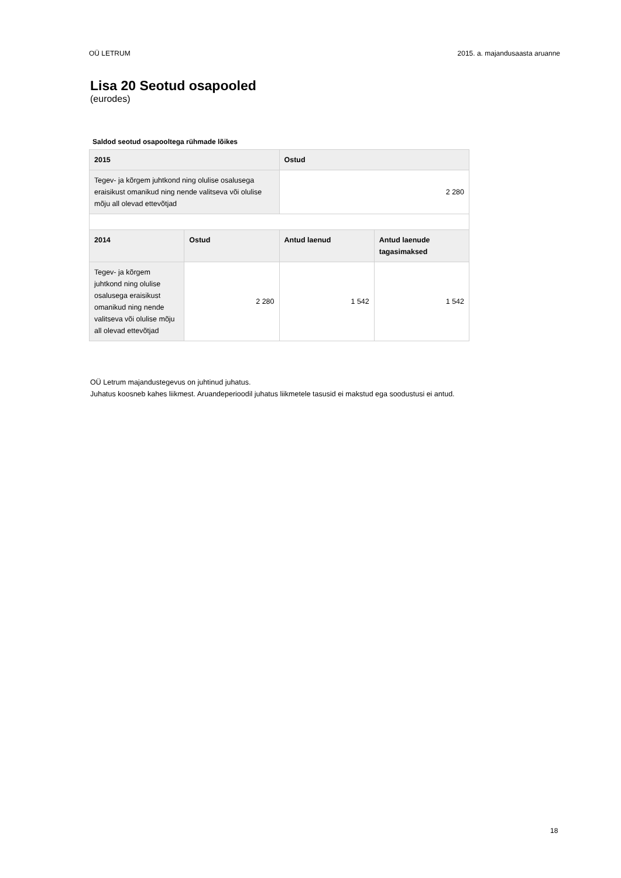OÜ LETRUM 2015. a. majandusaasta aruanne
Lisa 20 Seotud osapooled
(eurodes)
Saldod seotud osapooltega rühmade lõikes
| 2015 | | Ostud | |
| --- | --- | --- | --- |
| Tegev- ja kõrgem juhtkond ning olulise osalusega eraisikust omanikud ning nende valitseva või olulise mõju all olevad ettevõtjad | | 2 280 | |
| 2014 | Ostud | Antud laenud | Antud laenude tagasimaksed |
| Tegev- ja kõrgem juhtkond ning olulise osalusega eraisikust omanikud ning nende valitseva või olulise mõju all olevad ettevõtjad | 2 280 | 1 542 | 1 542 |
OÜ Letrum majandustegevus on juhtinud juhatus.
Juhatus koosneb kahes liikmest. Aruandeperioodil juhatus liikmetele tasusid ei makstud ega soodustusi ei antud.
18